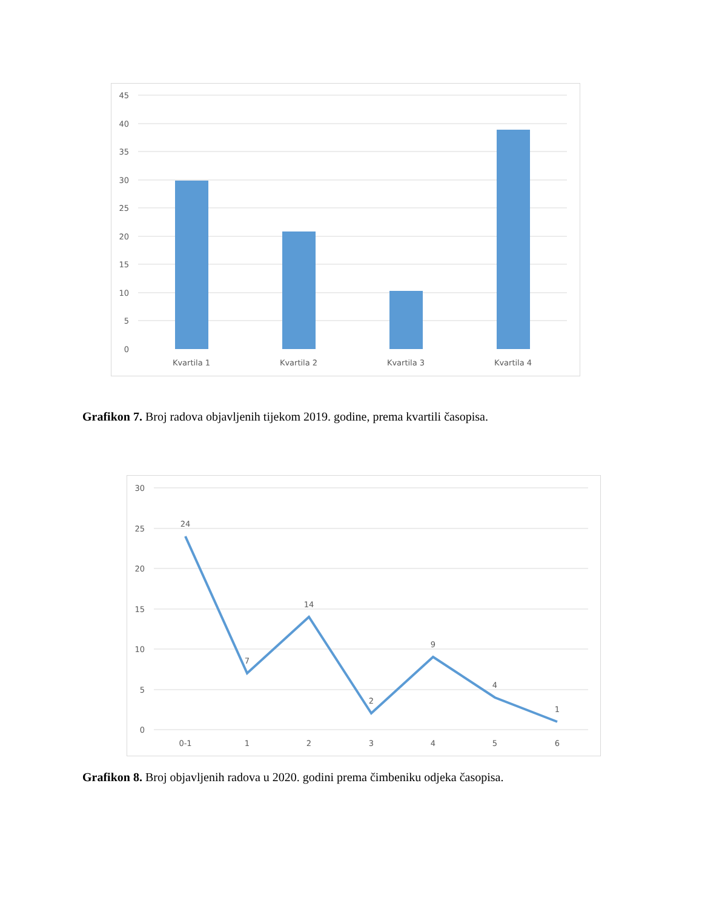45
40
35
30
25
20
15
10
5
0
Kvartila 1
Kvartila 2
Kvartila 3
Kvartila 4
Grafikon 7. Broj radova objavljenih tijekom 2019. godine, prema kvartili časopisa.
30
25
20
15
10
5
0
24
7
14
2
9
4
1
0-1
1
2
3
4
5
6
Grafikon 8. Broj objavljenih radova u 2020. godini prema čimbeniku odjeka časopisa.